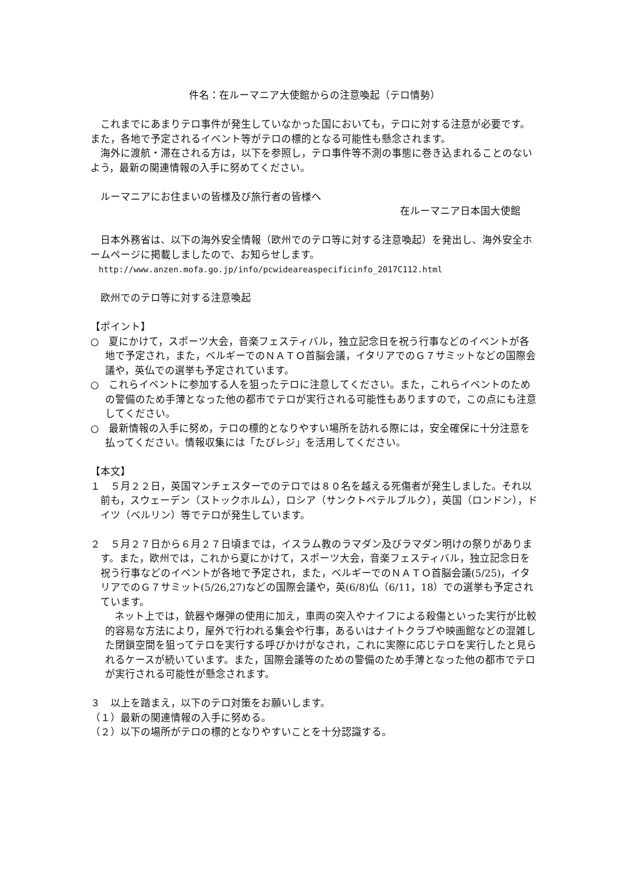件名：在ルーマニア大使館からの注意喚起（テロ情勢）
これまでにあまりテロ事件が発生していなかった国においても，テロに対する注意が必要です。また，各地で予定されるイベント等がテロの標的となる可能性も懸念されます。
海外に渡航・滞在される方は，以下を参照し，テロ事件等不測の事態に巻き込まれることのないよう，最新の関連情報の入手に努めてください。
ルーマニアにお住まいの皆様及び旅行者の皆様へ
在ルーマニア日本国大使館
日本外務省は、以下の海外安全情報（欧州でのテロ等に対する注意喚起）を発出し、海外安全ホームページに掲載しましたので、お知らせします。
http://www.anzen.mofa.go.jp/info/pcwideareaspecificinfo_2017C112.html
欧州でのテロ等に対する注意喚起
【ポイント】
○　夏にかけて，スポーツ大会，音楽フェスティバル，独立記念日を祝う行事などのイベントが各地で予定され，また，ベルギーでのＮＡＴＯ首脳会議，イタリアでのＧ７サミットなどの国際会議や，英仏での選挙も予定されています。
○　これらイベントに参加する人を狙ったテロに注意してください。また，これらイベントのための警備のため手薄となった他の都市でテロが実行される可能性もありますので，この点にも注意してください。
○　最新情報の入手に努め，テロの標的となりやすい場所を訪れる際には，安全確保に十分注意を払ってください。情報収集には「たびレジ」を活用してください。
【本文】
１　５月２２日，英国マンチェスターでのテロでは８０名を越える死傷者が発生しました。それ以前も，スウェーデン（ストックホルム），ロシア（サンクトペテルブルク），英国（ロンドン），ドイツ（ベルリン）等でテロが発生しています。
２　５月２７日から６月２７日頃までは，イスラム教のラマダン及びラマダン明けの祭りがあります。また，欧州では，これから夏にかけて，スポーツ大会，音楽フェスティバル，独立記念日を祝う行事などのイベントが各地で予定され，また，ベルギーでのＮＡＴＯ首脳会議(5/25)，イタリアでのＧ７サミット(5/26,27)などの国際会議や，英(6/8)仏（6/11，18）での選挙も予定されています。
ネット上では，銃器や爆弾の使用に加え，車両の突入やナイフによる殺傷といった実行が比較的容易な方法により，屋外で行われる集会や行事，あるいはナイトクラブや映画館などの混雑した閉鎖空間を狙ってテロを実行する呼びかけがなされ，これに実際に応じテロを実行したと見られるケースが続いています。また，国際会議等のための警備のため手薄となった他の都市でテロが実行される可能性が懸念されます。
３　以上を踏まえ，以下のテロ対策をお願いします。
（１）最新の関連情報の入手に努める。
（２）以下の場所がテロの標的となりやすいことを十分認識する。